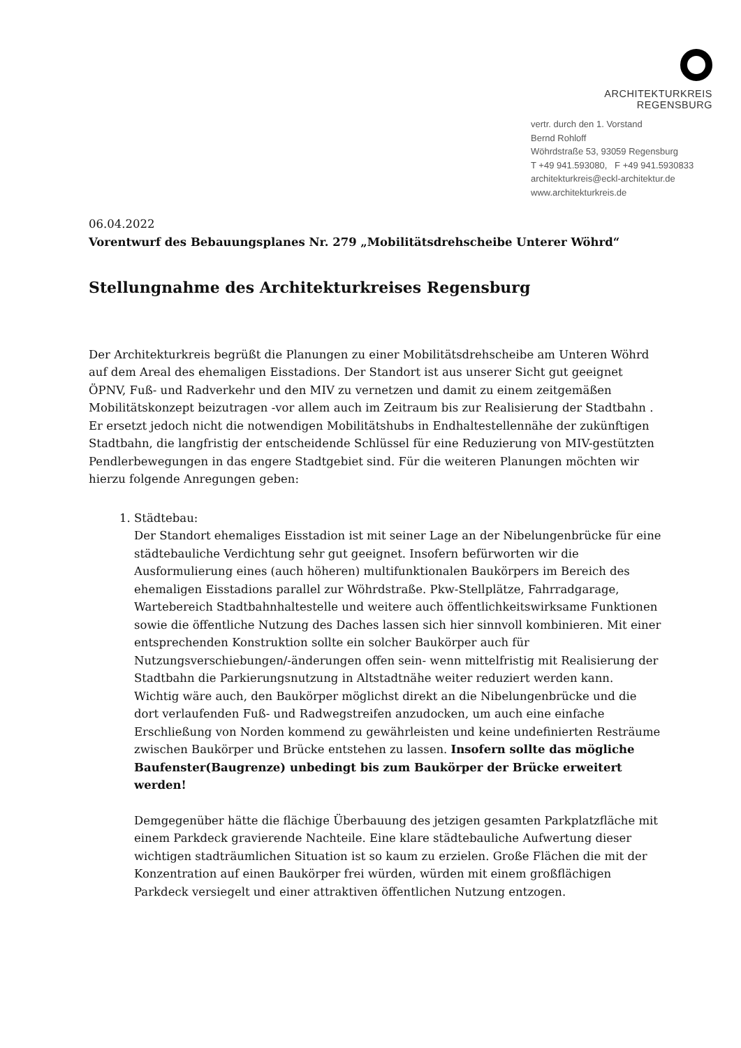ARCHITEKTURKREIS REGENSBURG
vertr. durch den 1. Vorstand
Bernd Rohloff
Wöhrdstraße 53, 93059 Regensburg
T +49 941.593080, F +49 941.5930833
architekturkreis@eckl-architektur.de
www.architekturkreis.de
06.04.2022
Vorentwurf des Bebauungsplanes Nr. 279 „Mobilitätsdrehscheibe Unterer Wöhrd“
Stellungnahme des Architekturkreises Regensburg
Der Architekturkreis begrüßt die Planungen zu einer Mobilitätsdrehscheibe am Unteren Wöhrd auf dem Areal des ehemaligen Eisstadions. Der Standort ist aus unserer Sicht gut geeignet ÖPNV, Fuß- und Radverkehr und den MIV zu vernetzen und damit zu einem zeitgemäßen Mobilitätskonzept beizutragen -vor allem auch im Zeitraum bis zur Realisierung der Stadtbahn . Er ersetzt jedoch nicht die notwendigen Mobilitätshubs in Endhaltestellennähe der zukünftigen Stadtbahn, die langfristig der entscheidende Schlüssel für eine Reduzierung von MIV-gestützten Pendlerbewegungen in das engere Stadtgebiet sind. Für die weiteren Planungen möchten wir hierzu folgende Anregungen geben:
1. Städtebau:
Der Standort ehemaliges Eisstadion ist mit seiner Lage an der Nibelungenbrücke für eine städtebauliche Verdichtung sehr gut geeignet. Insofern befürworten wir die Ausformulierung eines (auch höheren) multifunktionalen Baukörpers im Bereich des ehemaligen Eisstadions parallel zur Wöhrdstraße. Pkw-Stellplätze, Fahrradgarage, Wartebereich Stadtbahnhaltestelle und weitere auch öffentlichkeitswirksame Funktionen sowie die öffentliche Nutzung des Daches lassen sich hier sinnvoll kombinieren. Mit einer entsprechenden Konstruktion sollte ein solcher Baukörper auch für Nutzungsverschiebungen/-änderungen offen sein- wenn mittelfristig mit Realisierung der Stadtbahn die Parkierungsnutzung in Altstadtnähe weiter reduziert werden kann. Wichtig wäre auch, den Baukörper möglichst direkt an die Nibelungenbrücke und die dort verlaufenden Fuß- und Radwegstreifen anzudocken, um auch eine einfache Erschließung von Norden kommend zu gewährleisten und keine undefinierten Resträume zwischen Baukörper und Brücke entstehen zu lassen. Insofern sollte das mögliche Baufenster(Baugrenze) unbedingt bis zum Baukörper der Brücke erweitert werden!
Demgegenüber hätte die flächige Überbauung des jetzigen gesamten Parkplatzfläche mit einem Parkdeck gravierende Nachteile. Eine klare städtebauliche Aufwertung dieser wichtigen stadträumlichen Situation ist so kaum zu erzielen. Große Flächen die mit der Konzentration auf einen Baukörper frei würden, würden mit einem großflächigen Parkdeck versiegelt und einer attraktiven öffentlichen Nutzung entzogen.